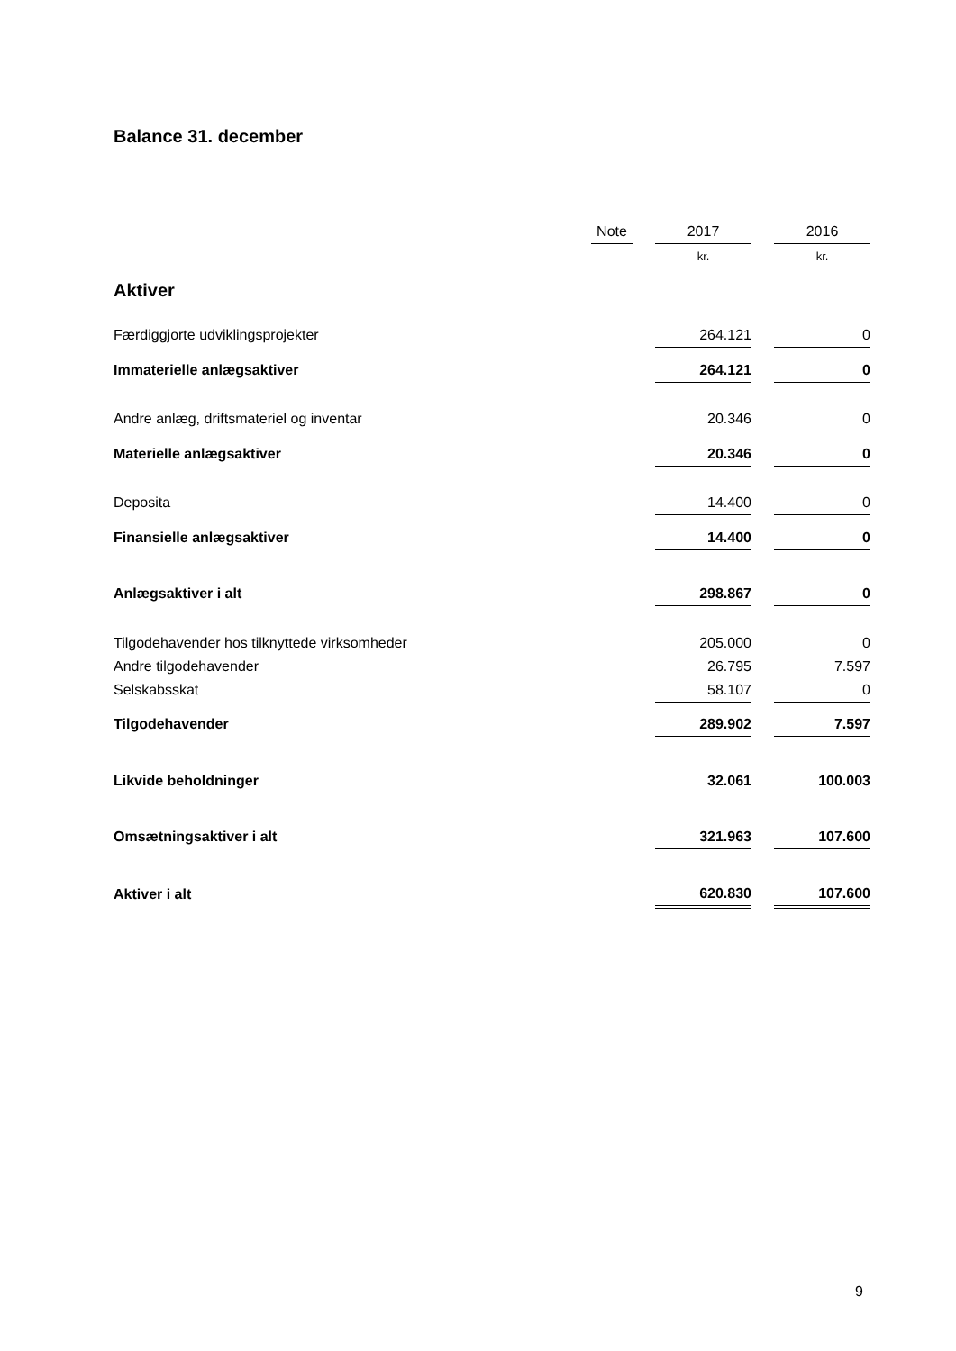Balance 31. december
| | Note | | 2017 | | 2016 |
| --- | --- | --- | --- | --- | --- |
| | | | kr. | | kr. |
| Aktiver | | | | | |
| Færdiggjorte udviklingsprojekter | | | 264.121 | | 0 |
| Immaterielle anlægsaktiver | | | 264.121 | | 0 |
| Andre anlæg, driftsmateriel og inventar | | | 20.346 | | 0 |
| Materielle anlægsaktiver | | | 20.346 | | 0 |
| Deposita | | | 14.400 | | 0 |
| Finansielle anlægsaktiver | | | 14.400 | | 0 |
| Anlægsaktiver i alt | | | 298.867 | | 0 |
| Tilgodehavender hos tilknyttede virksomheder | | | 205.000 | | 0 |
| Andre tilgodehavender | | | 26.795 | | 7.597 |
| Selskabsskat | | | 58.107 | | 0 |
| Tilgodehavender | | | 289.902 | | 7.597 |
| Likvide beholdninger | | | 32.061 | | 100.003 |
| Omsætningsaktiver i alt | | | 321.963 | | 107.600 |
| Aktiver i alt | | | 620.830 | | 107.600 |
9